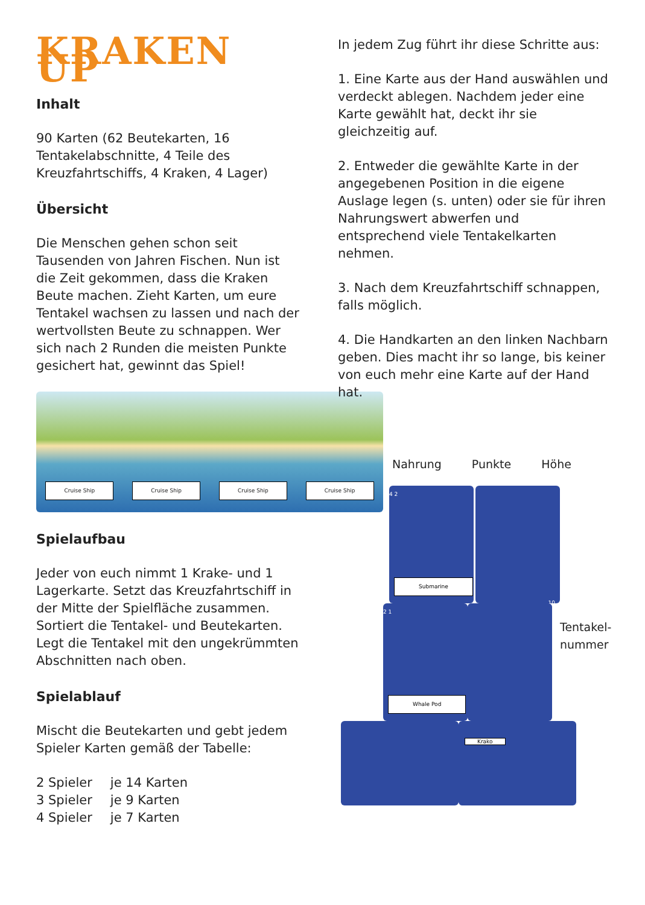KRAKEN UP
Inhalt
90 Karten (62 Beutekarten, 16 Tentakelabschnitte, 4 Teile des Kreuzfahrtschiffs, 4 Kraken, 4 Lager)
Übersicht
Die Menschen gehen schon seit Tausenden von Jahren Fischen. Nun ist die Zeit gekommen, dass die Kraken Beute machen. Zieht Karten, um eure Tentakel wachsen zu lassen und nach der wertvollsten Beute zu schnappen. Wer sich nach 2 Runden die meisten Punkte gesichert hat, gewinnt das Spiel!
Cruise Ship Cruise Ship Cruise Ship Cruise Ship
Spielaufbau
Jeder von euch nimmt 1 Krake- und 1 Lagerkarte. Setzt das Kreuzfahrtschiff in der Mitte der Spielfläche zusammen. Sortiert die Tentakel- und Beutekarten. Legt die Tentakel mit den ungekrümmten Abschnitten nach oben.
Spielablauf
Mischt die Beutekarten und gebt jedem Spieler Karten gemäß der Tabelle:
| 2 Spieler | je 14 Karten |
| 3 Spieler | je 9 Karten |
| 4 Spieler | je 7 Karten |
In jedem Zug führt ihr diese Schritte aus:
1. Eine Karte aus der Hand auswählen und verdeckt ablegen. Nachdem jeder eine Karte gewählt hat, deckt ihr sie gleichzeitig auf.
2. Entweder die gewählte Karte in der angegebenen Position in die eigene Auslage legen (s. unten) oder sie für ihren Nahrungswert abwerfen und entsprechend viele Tentakelkarten nehmen.
3. Nach dem Kreuzfahrtschiff schnappen, falls möglich.
4. Die Handkarten an den linken Nachbarn geben. Dies macht ihr so lange, bis keiner von euch mehr eine Karte auf der Hand hat.
Nahrung Punkte Höhe
4 2
Submarine
10
2 1
Whale Pod
Krako
Tentakel-
nummer